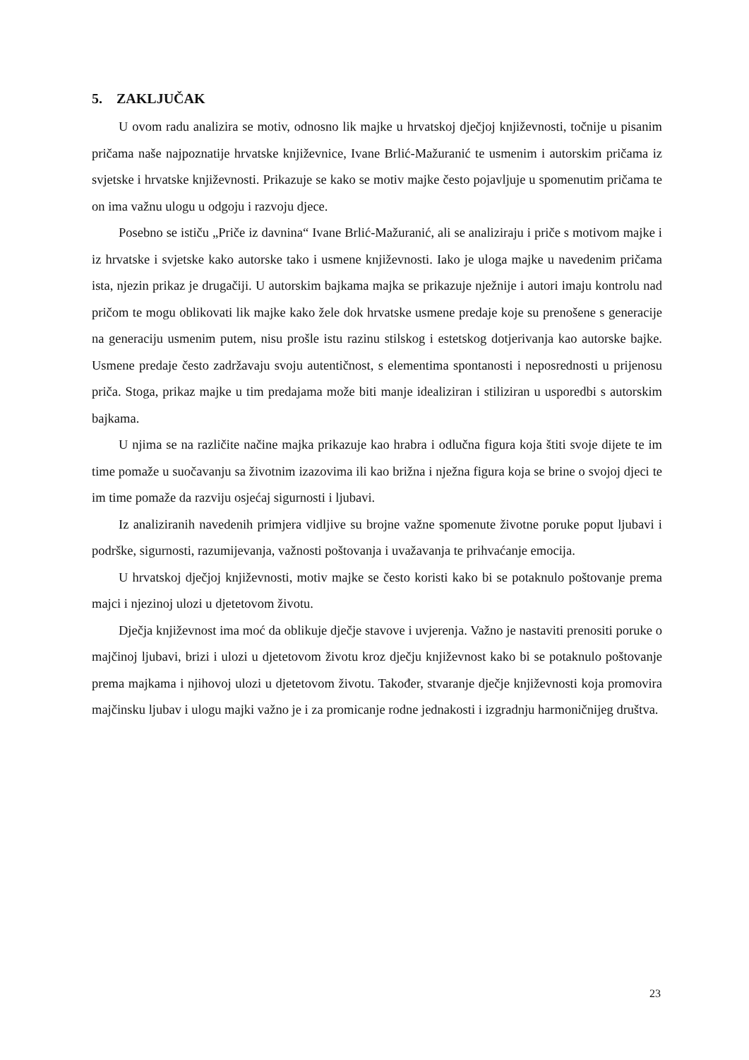5. ZAKLJUČAK
U ovom radu analizira se motiv, odnosno lik majke u hrvatskoj dječjoj književnosti, točnije u pisanim pričama naše najpoznatije hrvatske književnice, Ivane Brlić-Mažuranić te usmenim i autorskim pričama iz svjetske i hrvatske književnosti. Prikazuje se kako se motiv majke često pojavljuje u spomenutim pričama te on ima važnu ulogu u odgoju i razvoju djece.
Posebno se ističu „Priče iz davnina“ Ivane Brlić-Mažuranić, ali se analiziraju i priče s motivom majke i iz hrvatske i svjetske kako autorske tako i usmene književnosti. Iako je uloga majke u navedenim pričama ista, njezin prikaz je drugačiji. U autorskim bajkama majka se prikazuje nježnije i autori imaju kontrolu nad pričom te mogu oblikovati lik majke kako žele dok hrvatske usmene predaje koje su prenošene s generacije na generaciju usmenim putem, nisu prošle istu razinu stilskog i estetskog dotjerivanja kao autorske bajke. Usmene predaje često zadržavaju svoju autentičnost, s elementima spontanosti i neposrednosti u prijenosu priča. Stoga, prikaz majke u tim predajama može biti manje idealiziran i stiliziran u usporedbi s autorskim bajkama.
U njima se na različite načine majka prikazuje kao hrabra i odlučna figura koja štiti svoje dijete te im time pomaže u suočavanju sa životnim izazovima ili kao brižna i nježna figura koja se brine o svojoj djeci te im time pomaže da razviju osjećaj sigurnosti i ljubavi.
Iz analiziranih navedenih primjera vidljive su brojne važne spomenute životne poruke poput ljubavi i podrške, sigurnosti, razumijevanja, važnosti poštovanja i uvažavanja te prihvaćanje emocija.
U hrvatskoj dječjoj književnosti, motiv majke se često koristi kako bi se potaknulo poštovanje prema majci i njezinoj ulozi u djetetovom životu.
Dječja književnost ima moć da oblikuje dječje stavove i uvjerenja. Važno je nastaviti prenositi poruke o majčinoj ljubavi, brizi i ulozi u djetetovom životu kroz dječju književnost kako bi se potaknulo poštovanje prema majkama i njihovoj ulozi u djetetovom životu. Također, stvaranje dječje književnosti koja promovira majčinsku ljubav i ulogu majki važno je i za promicanje rodne jednakosti i izgradnju harmoničnijeg društva.
23